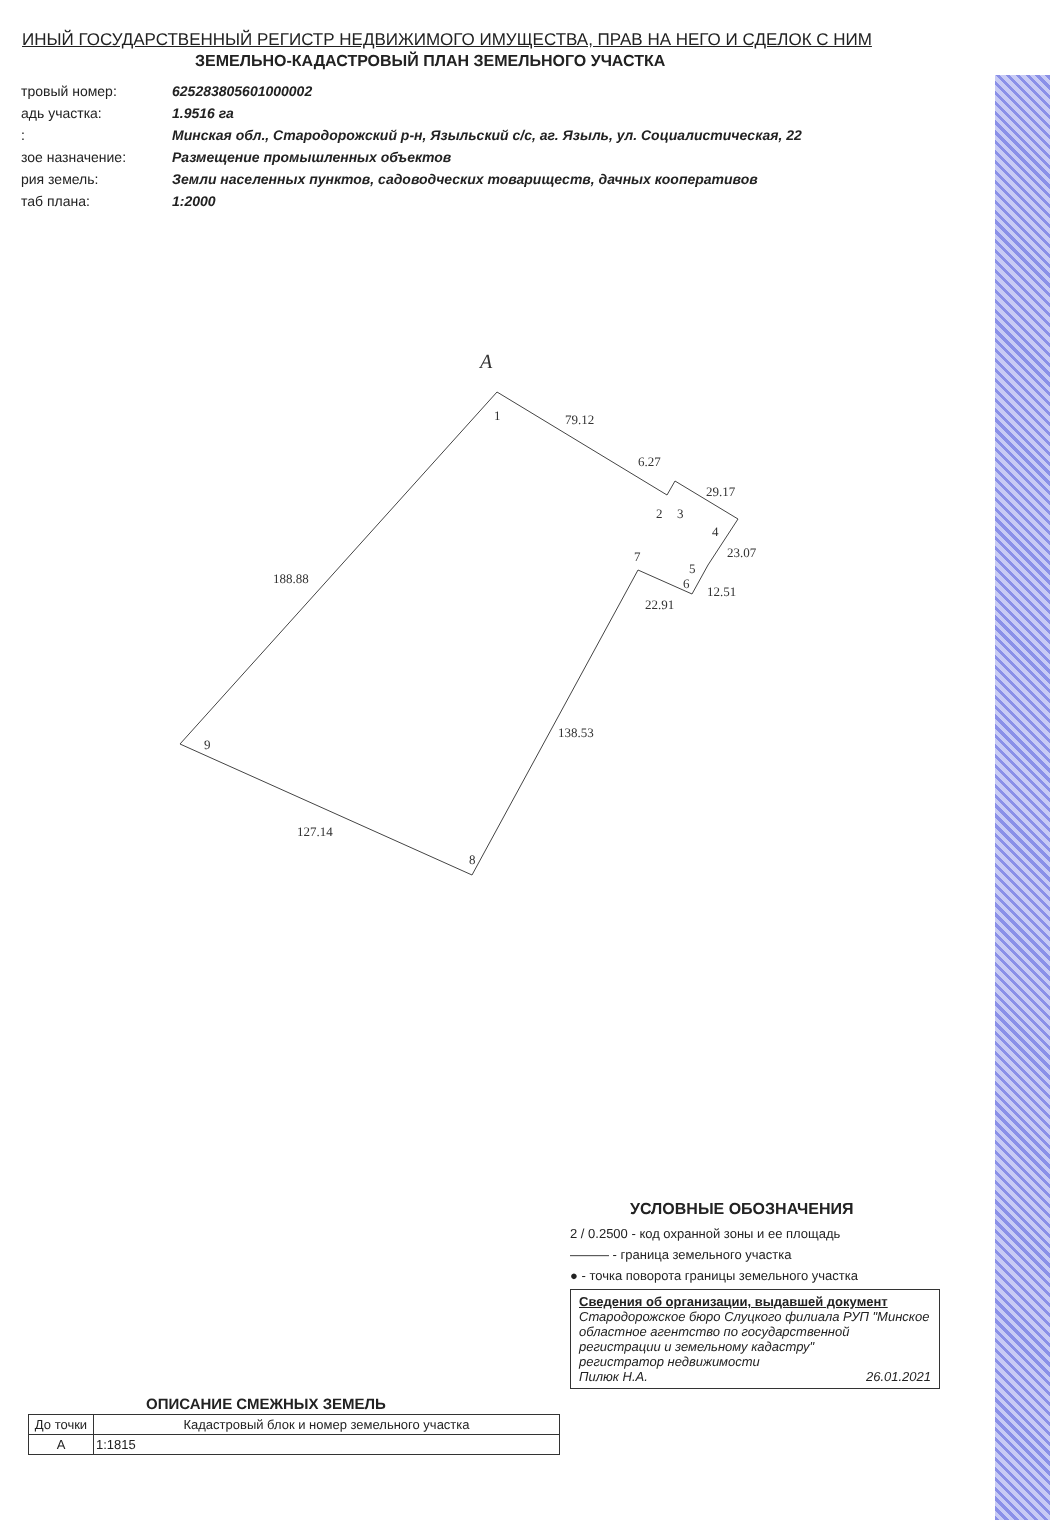ИНЫЙ ГОСУДАРСТВЕННЫЙ РЕГИСТР НЕДВИЖИМОГО ИМУЩЕСТВА, ПРАВ НА НЕГО И СДЕЛОК С НИМ
ЗЕМЕЛЬНО-КАДАСТРОВЫЙ ПЛАН ЗЕМЕЛЬНОГО УЧАСТКА
| тровый номер: | 625283805601000002 |
| адь участка: | 1.9516 га |
| : | Минская обл., Стародорожский р-н, Языльский с/с, аг. Языль, ул. Социалистическая, 22 |
| зое назначение: | Размещение промышленных объектов |
| рия земель: | Земли населенных пунктов, садоводческих товариществ, дачных кооперативов |
| таб плана: | 1:2000 |
A
1
79.12
6.27
29.17
2
3
4
23.07
5
6
12.51
7
22.91
188.88
138.53
9
127.14
8
УСЛОВНЫЕ ОБОЗНАЧЕНИЯ
2 / 0.2500 - код охранной зоны и ее площадь
——— - граница земельного участка
● - точка поворота границы земельного участка
Сведения об организации, выдавшей документ
Стародорожское бюро Слуцкого филиала РУП "Минское областное агентство по государственной регистрации и земельному кадастру"
регистратор недвижимости
Пилюк Н.А. 26.01.2021
ОПИСАНИЕ СМЕЖНЫХ ЗЕМЕЛЬ
| До точки | Кадастровый блок и номер земельного участка |
| --- | --- |
| A | 1:1815 |